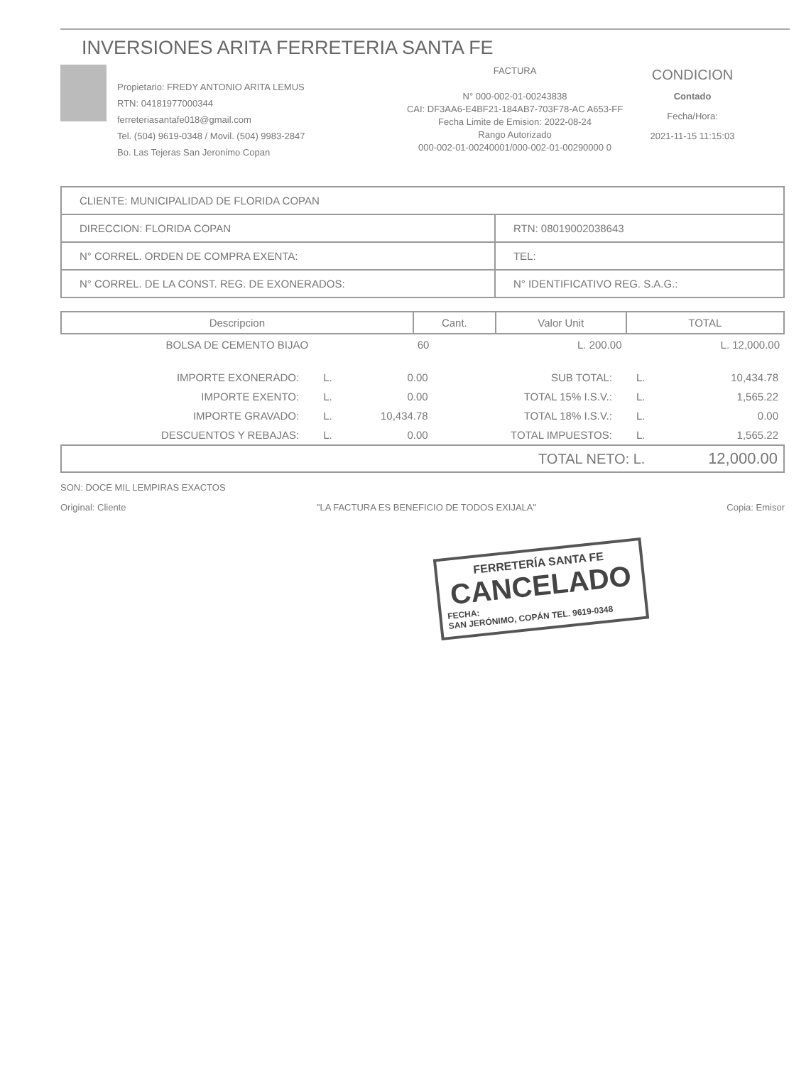INVERSIONES ARITA FERRETERIA SANTA FE
Propietario: FREDY ANTONIO ARITA LEMUS
RTN: 04181977000344
ferreteriasantafe018@gmail.com
Tel. (504) 9619-0348 / Movil. (504) 9983-2847
Bo. Las Tejeras San Jeronimo Copan
FACTURA
N° 000-002-01-00243838
CAI: DF3AA6-E4BF21-184AB7-703F78-AC A653-FF
Fecha Limite de Emision: 2022-08-24
Rango Autorizado
000-002-01-00240001/000-002-01-00290000 0
CONDICION
Contado
Fecha/Hora:
2021-11-15 11:15:03
| CLIENTE: MUNICIPALIDAD DE FLORIDA COPAN | | |
| DIRECCION: FLORIDA COPAN | | RTN: 08019002038643 |
| N° CORREL. ORDEN DE COMPRA EXENTA: | | TEL: |
| N° CORREL. DE LA CONST. REG. DE EXONERADOS: | N° IDENTIFICATIVO REG. S.A.G.: | |
| Descripcion | Cant. | Valor Unit | TOTAL |
| --- | --- | --- | --- |
| BOLSA DE CEMENTO BIJAO | 60 | L. 200.00 | L. 12,000.00 |
| IMPORTE EXONERADO: | L. | 0.00 | SUB TOTAL: | L. | 10,434.78 |
| IMPORTE EXENTO: | L. | 0.00 | TOTAL 15% I.S.V.: | L. | 1,565.22 |
| IMPORTE GRAVADO: | L. | 10,434.78 | TOTAL 18% I.S.V.: | L. | 0.00 |
| DESCUENTOS Y REBAJAS: | L. | 0.00 | TOTAL IMPUESTOS: | L. | 1,565.22 |
| TOTAL NETO: L. | | | | | 12,000.00 |
SON: DOCE MIL LEMPIRAS EXACTOS
Original: Cliente "LA FACTURA ES BENEFICIO DE TODOS EXIJALA" Copia: Emisor
FERRETERÍA SANTA FE
CANCELADO
FECHA:
SAN JERÓNIMO, COPÁN TEL. 9619-0348